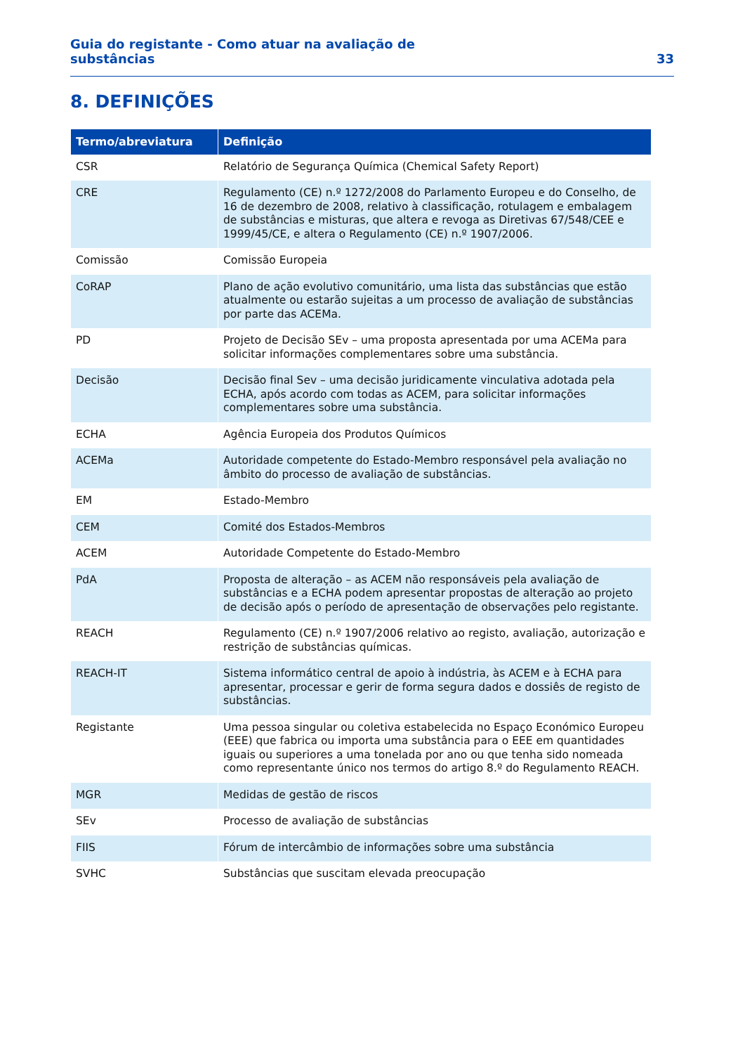Guia do registante - Como atuar na avaliação de
substâncias
33
8. DEFINIÇÕES
| Termo/abreviatura | Definição |
| --- | --- |
| CSR | Relatório de Segurança Química (Chemical Safety Report) |
| CRE | Regulamento (CE) n.º 1272/2008 do Parlamento Europeu e do Conselho, de 16 de dezembro de 2008, relativo à classificação, rotulagem e embalagem de substâncias e misturas, que altera e revoga as Diretivas 67/548/CEE e 1999/45/CE, e altera o Regulamento (CE) n.º 1907/2006. |
| Comissão | Comissão Europeia |
| CoRAP | Plano de ação evolutivo comunitário, uma lista das substâncias que estão atualmente ou estarão sujeitas a um processo de avaliação de substâncias por parte das ACEMa. |
| PD | Projeto de Decisão SEv – uma proposta apresentada por uma ACEMa para solicitar informações complementares sobre uma substância. |
| Decisão | Decisão final Sev – uma decisão juridicamente vinculativa adotada pela ECHA, após acordo com todas as ACEM, para solicitar informações complementares sobre uma substância. |
| ECHA | Agência Europeia dos Produtos Químicos |
| ACEMa | Autoridade competente do Estado-Membro responsável pela avaliação no âmbito do processo de avaliação de substâncias. |
| EM | Estado-Membro |
| CEM | Comité dos Estados-Membros |
| ACEM | Autoridade Competente do Estado-Membro |
| PdA | Proposta de alteração – as ACEM não responsáveis pela avaliação de substâncias e a ECHA podem apresentar propostas de alteração ao projeto de decisão após o período de apresentação de observações pelo registante. |
| REACH | Regulamento (CE) n.º 1907/2006 relativo ao registo, avaliação, autorização e restrição de substâncias químicas. |
| REACH-IT | Sistema informático central de apoio à indústria, às ACEM e à ECHA para apresentar, processar e gerir de forma segura dados e dossiês de registo de substâncias. |
| Registante | Uma pessoa singular ou coletiva estabelecida no Espaço Económico Europeu (EEE) que fabrica ou importa uma substância para o EEE em quantidades iguais ou superiores a uma tonelada por ano ou que tenha sido nomeada como representante único nos termos do artigo 8.º do Regulamento REACH. |
| MGR | Medidas de gestão de riscos |
| SEv | Processo de avaliação de substâncias |
| FIIS | Fórum de intercâmbio de informações sobre uma substância |
| SVHC | Substâncias que suscitam elevada preocupação |